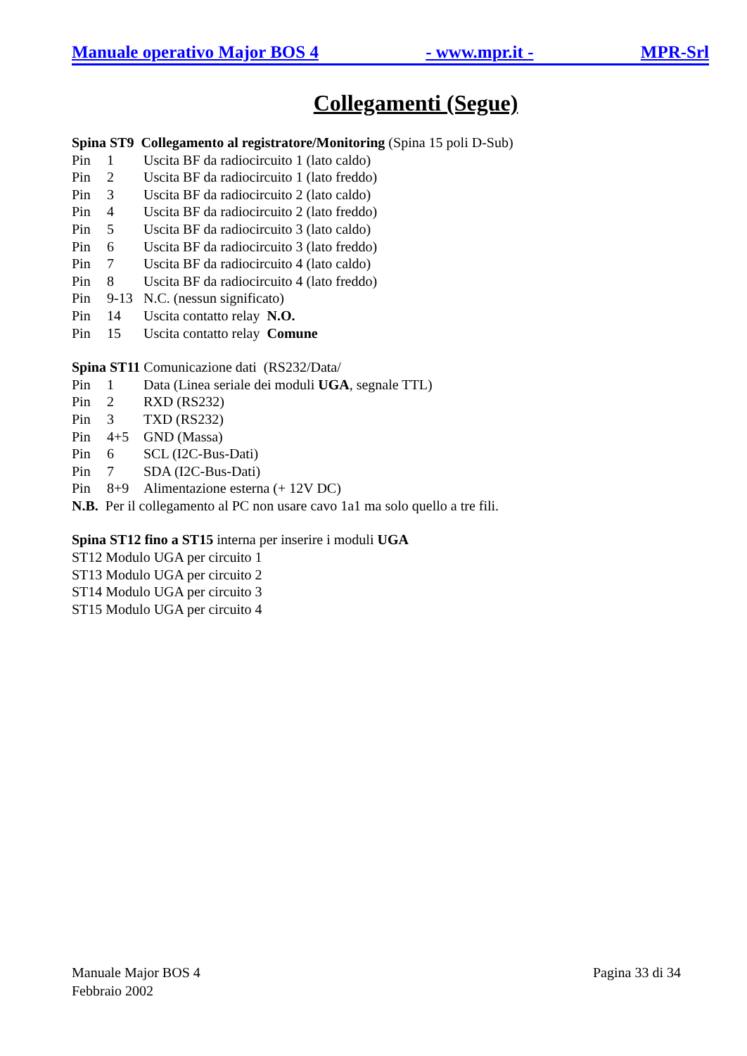Manuale operativo Major BOS 4 - www.mpr.it - MPR-Srl
Collegamenti (Segue)
Spina ST9 Collegamento al registratore/Monitoring (Spina 15 poli D-Sub)
Pin 1 Uscita BF da radiocircuito 1 (lato caldo)
Pin 2 Uscita BF da radiocircuito 1 (lato freddo)
Pin 3 Uscita BF da radiocircuito 2 (lato caldo)
Pin 4 Uscita BF da radiocircuito 2 (lato freddo)
Pin 5 Uscita BF da radiocircuito 3 (lato caldo)
Pin 6 Uscita BF da radiocircuito 3 (lato freddo)
Pin 7 Uscita BF da radiocircuito 4 (lato caldo)
Pin 8 Uscita BF da radiocircuito 4 (lato freddo)
Pin 9-13 N.C. (nessun significato)
Pin 14 Uscita contatto relay N.O.
Pin 15 Uscita contatto relay Comune
Spina ST11 Comunicazione dati (RS232/Data/
Pin 1 Data (Linea seriale dei moduli UGA, segnale TTL)
Pin 2 RXD (RS232)
Pin 3 TXD (RS232)
Pin 4+5 GND (Massa)
Pin 6 SCL (I2C-Bus-Dati)
Pin 7 SDA (I2C-Bus-Dati)
Pin 8+9 Alimentazione esterna (+ 12V DC)
N.B. Per il collegamento al PC non usare cavo 1a1 ma solo quello a tre fili.
Spina ST12 fino a ST15 interna per inserire i moduli UGA
ST12 Modulo UGA per circuito 1
ST13 Modulo UGA per circuito 2
ST14 Modulo UGA per circuito 3
ST15 Modulo UGA per circuito 4
Manuale Major BOS 4
Febbraio 2002
Pagina 33 di 34